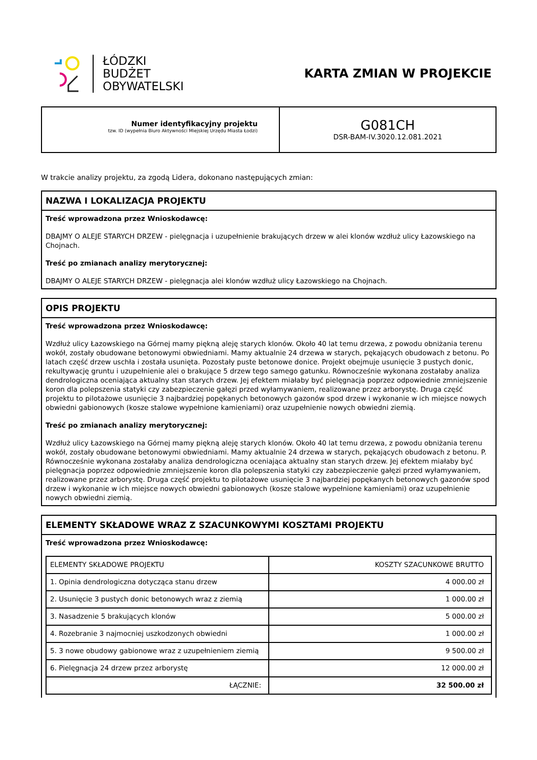ŁÓDZKI
BUDŻET
OBYWATELSKI
KARTA ZMIAN W PROJEKCIE
Numer identyfikacyjny projektu
tzw. ID (wypełnia Biuro Aktywności Miejskiej Urzędu Miasta Łodzi)
G081CH
DSR-BAM-IV.3020.12.081.2021
W trakcie analizy projektu, za zgodą Lidera, dokonano następujących zmian:
NAZWA I LOKALIZACJA PROJEKTU
Treść wprowadzona przez Wnioskodawcę:
DBAJMY O ALEJE STARYCH DRZEW - pielęgnacja i uzupełnienie brakujących drzew w alei klonów wzdłuż ulicy Łazowskiego na Chojnach.
Treść po zmianach analizy merytorycznej:
DBAJMY O ALEJE STARYCH DRZEW - pielęgnacja alei klonów wzdłuż ulicy Łazowskiego na Chojnach.
OPIS PROJEKTU
Treść wprowadzona przez Wnioskodawcę:
Wzdłuż ulicy Łazowskiego na Górnej mamy piękną aleję starych klonów. Około 40 lat temu drzewa, z powodu obniżania terenu wokół, zostały obudowane betonowymi obwiedniami. Mamy aktualnie 24 drzewa w starych, pękających obudowach z betonu. Po latach część drzew uschła i została usunięta. Pozostały puste betonowe donice. Projekt obejmuje usunięcie 3 pustych donic, rekultywację gruntu i uzupełnienie alei o brakujące 5 drzew tego samego gatunku. Równocześnie wykonana zostałaby analiza dendrologiczna oceniająca aktualny stan starych drzew. Jej efektem miałaby być pielęgnacja poprzez odpowiednie zmniejszenie koron dla polepszenia statyki czy zabezpieczenie gałęzi przed wyłamywaniem, realizowane przez arborystę. Druga część projektu to pilotażowe usunięcie 3 najbardziej popękanych betonowych gazonów spod drzew i wykonanie w ich miejsce nowych obwiedni gabionowych (kosze stalowe wypełnione kamieniami) oraz uzupełnienie nowych obwiedni ziemią.
Treść po zmianach analizy merytorycznej:
Wzdłuż ulicy Łazowskiego na Górnej mamy piękną aleję starych klonów. Około 40 lat temu drzewa, z powodu obniżania terenu wokół, zostały obudowane betonowymi obwiedniami. Mamy aktualnie 24 drzewa w starych, pękających obudowach z betonu. P. Równocześnie wykonana zostałaby analiza dendrologiczna oceniająca aktualny stan starych drzew. Jej efektem miałaby być pielęgnacja poprzez odpowiednie zmniejszenie koron dla polepszenia statyki czy zabezpieczenie gałęzi przed wyłamywaniem, realizowane przez arborystę. Druga część projektu to pilotażowe usunięcie 3 najbardziej popękanych betonowych gazonów spod drzew i wykonanie w ich miejsce nowych obwiedni gabionowych (kosze stalowe wypełnione kamieniami) oraz uzupełnienie nowych obwiedni ziemią.
ELEMENTY SKŁADOWE WRAZ Z SZACUNKOWYMI KOSZTAMI PROJEKTU
Treść wprowadzona przez Wnioskodawcę:
| ELEMENTY SKŁADOWE PROJEKTU | KOSZTY SZACUNKOWE BRUTTO |
| 1. Opinia dendrologiczna dotycząca stanu drzew | 4 000.00 zł |
| 2. Usunięcie 3 pustych donic betonowych wraz z ziemią | 1 000.00 zł |
| 3. Nasadzenie 5 brakujących klonów | 5 000.00 zł |
| 4. Rozebranie 3 najmocniej uszkodzonych obwiedni | 1 000.00 zł |
| 5. 3 nowe obudowy gabionowe wraz z uzupełnieniem ziemią | 9 500.00 zł |
| 6. Pielęgnacja 24 drzew przez arborystę | 12 000.00 zł |
| ŁĄCZNIE: | 32 500.00 zł |